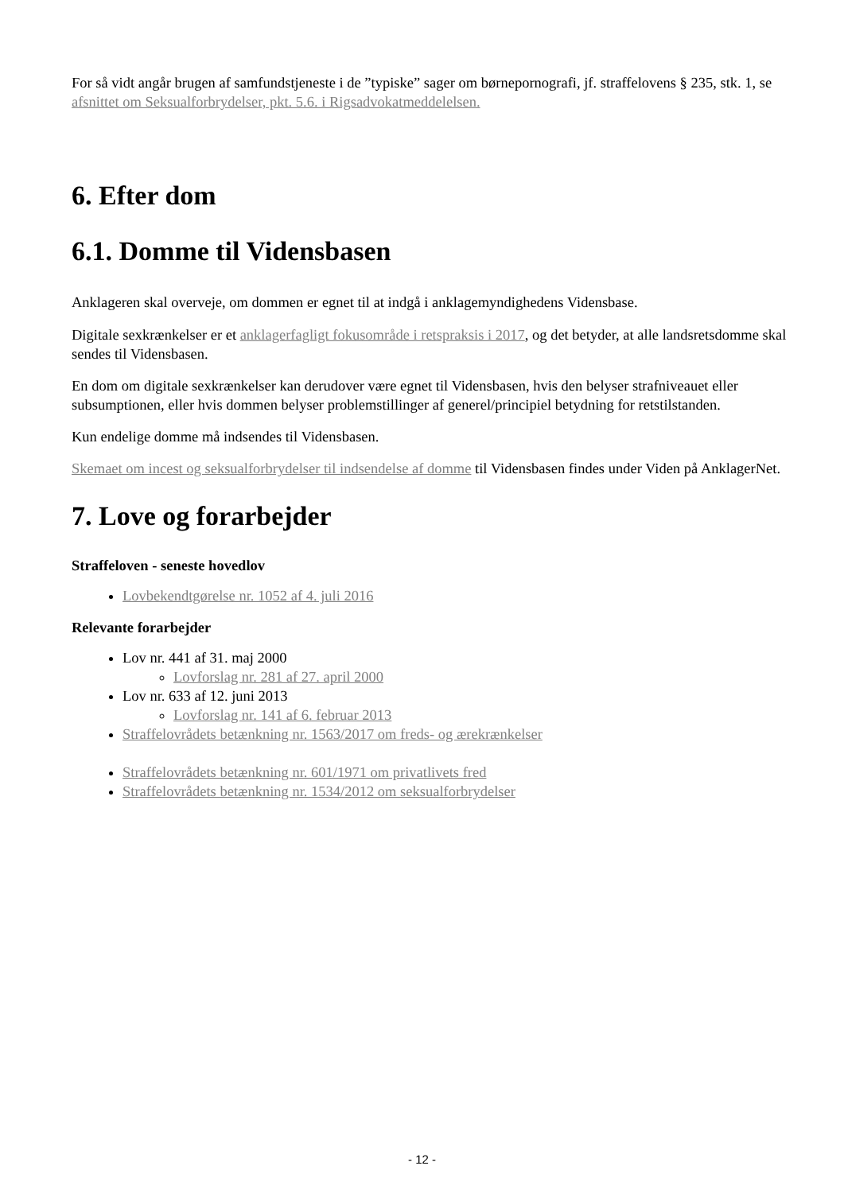For så vidt angår brugen af samfundstjeneste i de ”typiske” sager om børnepornografi, jf. straffelovens § 235, stk. 1, se afsnittet om Seksualforbrydelser, pkt. 5.6. i Rigsadvokatmeddelelsen.
6. Efter dom
6.1. Domme til Vidensbasen
Anklageren skal overveje, om dommen er egnet til at indgå i anklagemyndighedens Vidensbase.
Digitale sexkrænkelser er et anklagerfagligt fokusområde i retspraksis i 2017, og det betyder, at alle landsretsdomme skal sendes til Vidensbasen.
En dom om digitale sexkrænkelser kan derudover være egnet til Vidensbasen, hvis den belyser strafniveauet eller subsumptionen, eller hvis dommen belyser problemstillinger af generel/principiel betydning for retstilstanden.
Kun endelige domme må indsendes til Vidensbasen.
Skemaet om incest og seksualforbrydelser til indsendelse af domme til Vidensbasen findes under Viden på AnklagerNet.
7. Love og forarbejder
Straffeloven - seneste hovedlov
Lovbekendtgørelse nr. 1052 af 4. juli 2016
Relevante forarbejder
Lov nr. 441 af 31. maj 2000
Lovforslag nr. 281 af 27. april 2000
Lov nr. 633 af 12. juni 2013
Lovforslag nr. 141 af 6. februar 2013
Straffelovrådets betænkning nr. 1563/2017 om freds- og ærekrænkelser
Straffelovrådets betænkning nr. 601/1971 om privatlivets fred
Straffelovrådets betænkning nr. 1534/2012 om seksualforbrydelser
- 12 -